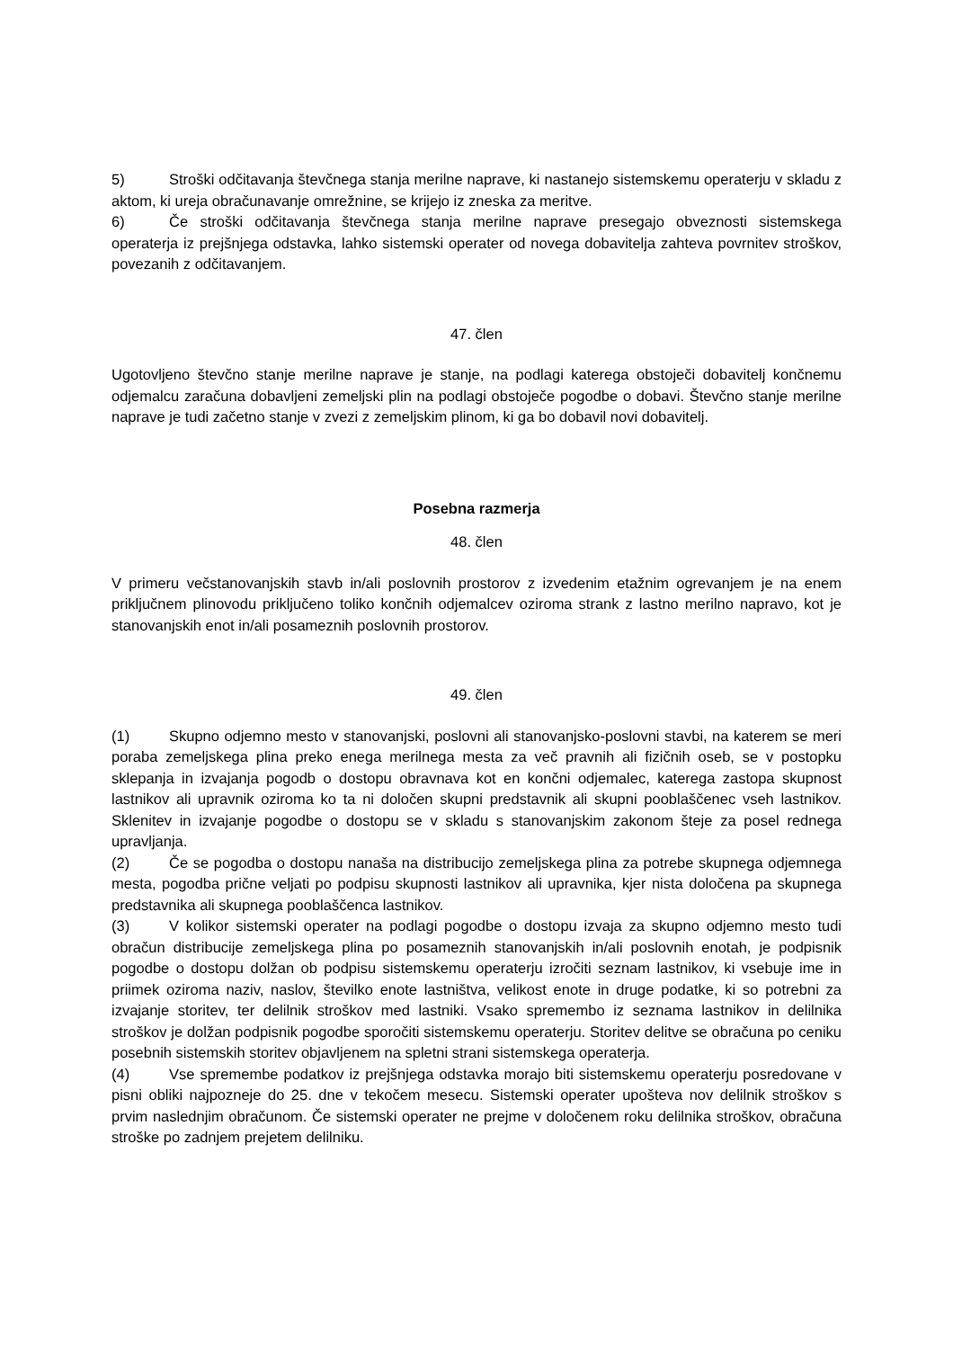5) Stroški odčitavanja števčnega stanja merilne naprave, ki nastanejo sistemskemu operaterju v skladu z aktom, ki ureja obračunavanje omrežnine, se krijejo iz zneska za meritve.
6) Če stroški odčitavanja števčnega stanja merilne naprave presegajo obveznosti sistemskega operaterja iz prejšnjega odstavka, lahko sistemski operater od novega dobavitelja zahteva povrnitev stroškov, povezanih z odčitavanjem.
47. člen
Ugotovljeno števčno stanje merilne naprave je stanje, na podlagi katerega obstoječi dobavitelj končnemu odjemalcu zaračuna dobavljeni zemeljski plin na podlagi obstoječe pogodbe o dobavi. Števčno stanje merilne naprave je tudi začetno stanje v zvezi z zemeljskim plinom, ki ga bo dobavil novi dobavitelj.
Posebna razmerja
48. člen
V primeru večstanovanjskih stavb in/ali poslovnih prostorov z izvedenim etažnim ogrevanjem je na enem priključnem plinovodu priključeno toliko končnih odjemalcev oziroma strank z lastno merilno napravo, kot je stanovanjskih enot in/ali posameznih poslovnih prostorov.
49. člen
(1) Skupno odjemno mesto v stanovanjski, poslovni ali stanovanjsko-poslovni stavbi, na katerem se meri poraba zemeljskega plina preko enega merilnega mesta za več pravnih ali fizičnih oseb, se v postopku sklepanja in izvajanja pogodb o dostopu obravnava kot en končni odjemalec, katerega zastopa skupnost lastnikov ali upravnik oziroma ko ta ni določen skupni predstavnik ali skupni pooblaščenec vseh lastnikov. Sklenitev in izvajanje pogodbe o dostopu se v skladu s stanovanjskim zakonom šteje za posel rednega upravljanja.
(2) Če se pogodba o dostopu nanaša na distribucijo zemeljskega plina za potrebe skupnega odjemnega mesta, pogodba prične veljati po podpisu skupnosti lastnikov ali upravnika, kjer nista določena pa skupnega predstavnika ali skupnega pooblaščenca lastnikov.
(3) V kolikor sistemski operater na podlagi pogodbe o dostopu izvaja za skupno odjemno mesto tudi obračun distribucije zemeljskega plina po posameznih stanovanjskih in/ali poslovnih enotah, je podpisnik pogodbe o dostopu dolžan ob podpisu sistemskemu operaterju izročiti seznam lastnikov, ki vsebuje ime in priimek oziroma naziv, naslov, številko enote lastništva, velikost enote in druge podatke, ki so potrebni za izvajanje storitev, ter delilnik stroškov med lastniki. Vsako spremembo iz seznama lastnikov in delilnika stroškov je dolžan podpisnik pogodbe sporočiti sistemskemu operaterju. Storitev delitve se obračuna po ceniku posebnih sistemskih storitev objavljenem na spletni strani sistemskega operaterja.
(4) Vse spremembe podatkov iz prejšnjega odstavka morajo biti sistemskemu operaterju posredovane v pisni obliki najpozneje do 25. dne v tekočem mesecu. Sistemski operater upošteva nov delilnik stroškov s prvim naslednjim obračunom. Če sistemski operater ne prejme v določenem roku delilnika stroškov, obračuna stroške po zadnjem prejetem delilniku.